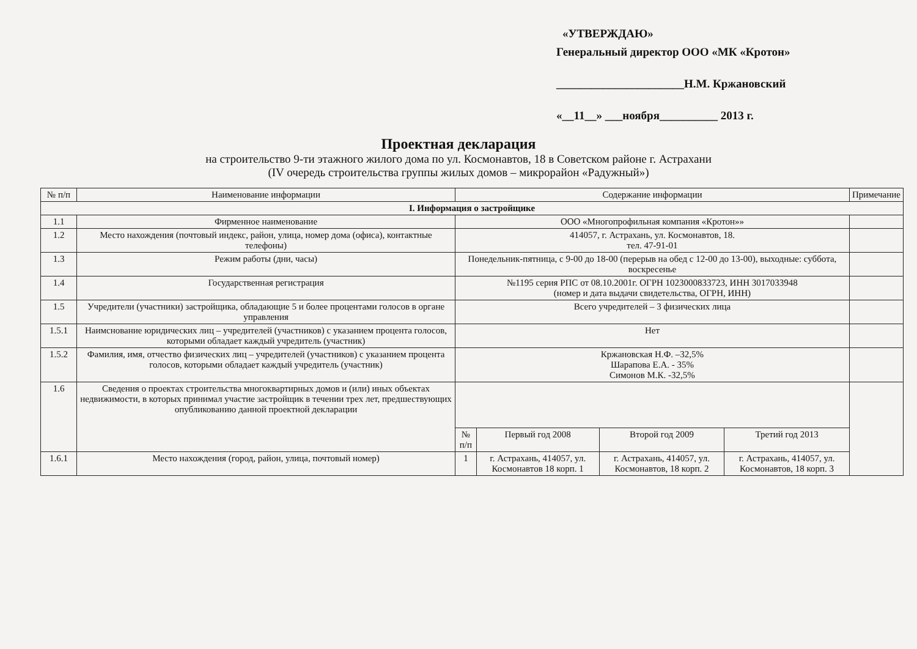«УТВЕРЖДАЮ»
Генеральный директор ООО «МК «Кротон»
______________________Н.М. Кржановский
«__11__» ___ноября__________ 2013 г.
Проектная декларация
на строительство 9-ти этажного жилого дома по ул. Космонавтов, 18 в Советском районе г. Астрахани
(IV очередь строительства группы жилых домов – микрорайон «Радужный»)
| № п/п | Наименование информации | Содержание информации | | | | Примечание |
| --- | --- | --- | --- | --- | --- | --- |
| I. Информация о застройщике | | | | | | |
| 1.1 | Фирменное наименование | ООО «Многопрофильная компания «Кротон»» | | | | |
| 1.2 | Место нахождения (почтовый индекс, район, улица, номер дома (офиса), контактные телефоны) | 414057, г. Астрахань, ул. Космонавтов, 18. тел. 47-91-01 | | | | |
| 1.3 | Режим работы (дни, часы) | Понедельник-пятница, с 9-00 до 18-00 (перерыв на обед с 12-00 до 13-00), выходные: суббота, воскресенье | | | | |
| 1.4 | Государственная регистрация | №1195 серия РПС от 08.10.2001г. ОГРН 1023000833723, ИНН 3017033948 (номер и дата выдачи свидетельства, ОГРН, ИНН) | | | | |
| 1.5 | Учредители (участники) застройщика, обладающие 5 и более процентами голосов в органе управления | Всего учредителей – 3 физических лица | | | | |
| 1.5.1 | Наимснование юридических лиц – учредителей (участников) с указанием процента голосов, которыми обладает каждый учредитель (участник) | Нет | | | | |
| 1.5.2 | Фамилия, имя, отчество физических лиц – учредителей (участников) с указанием процента голосов, которыми обладает каждый учредитель (участник) | Кржановская Н.Ф. –32,5% Шарапова Е.А. - 35% Симонов М.К. -32,5% | | | | |
| 1.6 | Сведения о проектах строительства многоквартирных домов и (или) иных объектах недвижимости, в которых принимал участие застройщик в течении трех лет, предшествующих опубликованию данной проектной декларации | | | | | |
| | | № п/п | Первый год 2008 | Второй год 2009 | Третий год 2013 | |
| 1.6.1 | Место нахождения (город, район, улица, почтовый номер) | 1 | г. Астрахань, 414057, ул. Космонавтов 18 корп. 1 | г. Астрахань, 414057, ул. Космонавтов, 18 корп. 2 | г. Астрахань, 414057, ул. Космонавтов, 18 корп. 3 | |